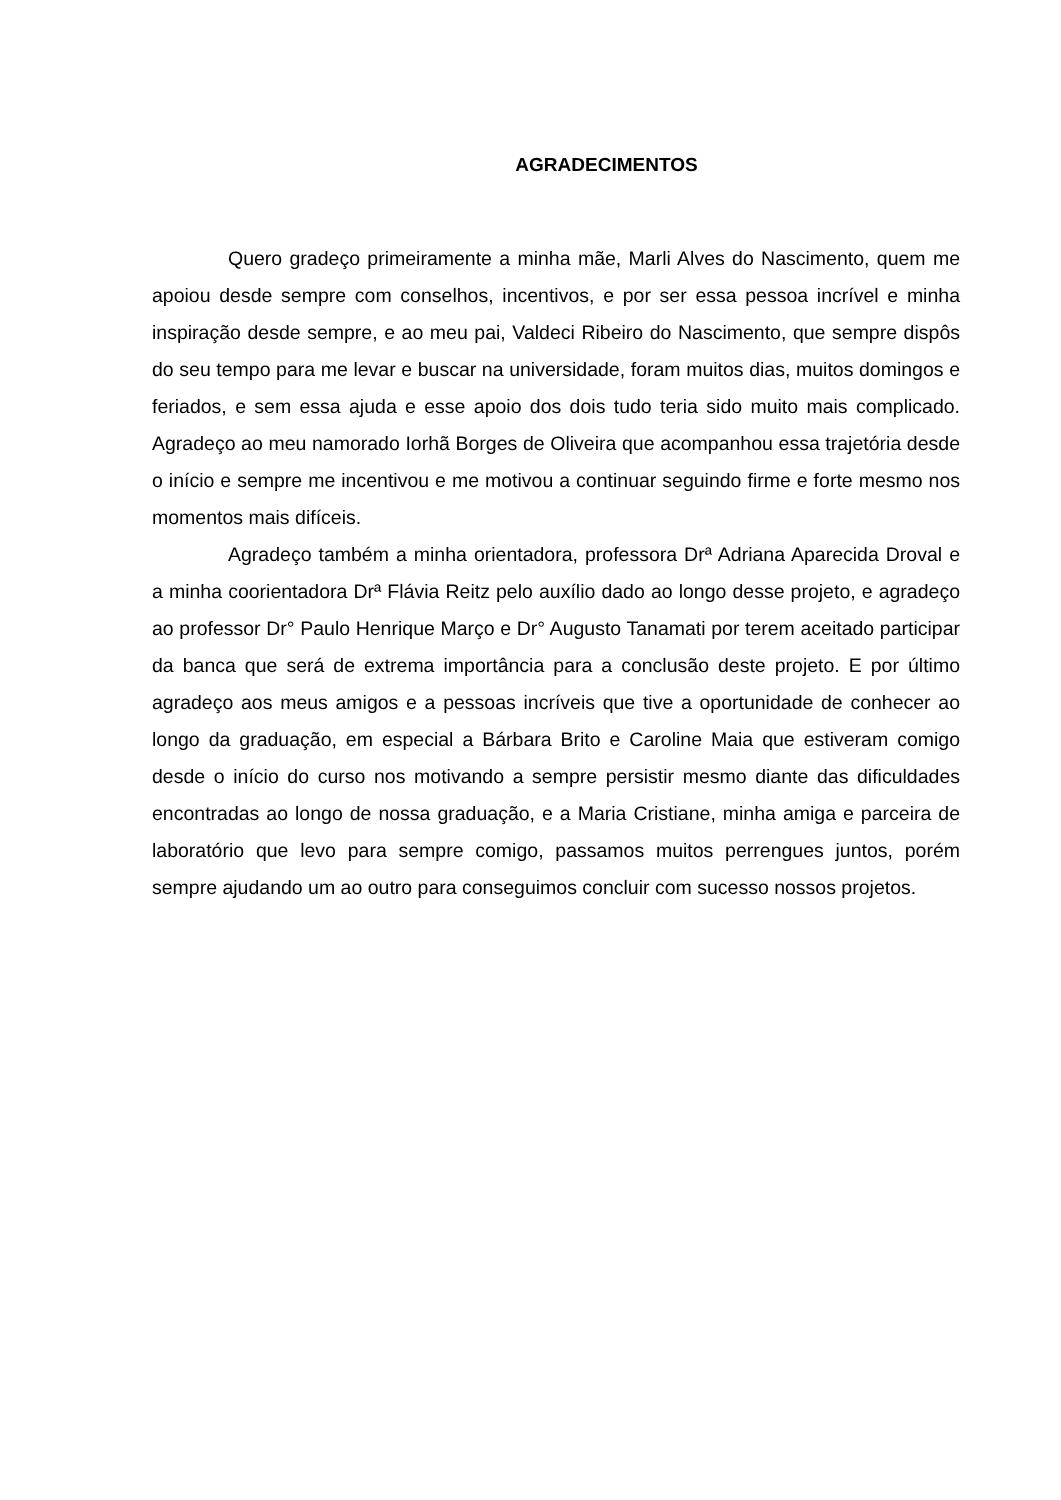AGRADECIMENTOS
Quero gradeço primeiramente a minha mãe, Marli Alves do Nascimento, quem me apoiou desde sempre com conselhos, incentivos, e por ser essa pessoa incrível e minha inspiração desde sempre, e ao meu pai, Valdeci Ribeiro do Nascimento, que sempre dispôs do seu tempo para me levar e buscar na universidade, foram muitos dias, muitos domingos e feriados, e sem essa ajuda e esse apoio dos dois tudo teria sido muito mais complicado. Agradeço ao meu namorado Iorhã Borges de Oliveira que acompanhou essa trajetória desde o início e sempre me incentivou e me motivou a continuar seguindo firme e forte mesmo nos momentos mais difíceis.
Agradeço também a minha orientadora, professora Drª Adriana Aparecida Droval e a minha coorientadora Drª Flávia Reitz pelo auxílio dado ao longo desse projeto, e agradeço ao professor Dr° Paulo Henrique Março e Dr° Augusto Tanamati por terem aceitado participar da banca que será de extrema importância para a conclusão deste projeto. E por último agradeço aos meus amigos e a pessoas incríveis que tive a oportunidade de conhecer ao longo da graduação, em especial a Bárbara Brito e Caroline Maia que estiveram comigo desde o início do curso nos motivando a sempre persistir mesmo diante das dificuldades encontradas ao longo de nossa graduação, e a Maria Cristiane, minha amiga e parceira de laboratório que levo para sempre comigo, passamos muitos perrengues juntos, porém sempre ajudando um ao outro para conseguimos concluir com sucesso nossos projetos.